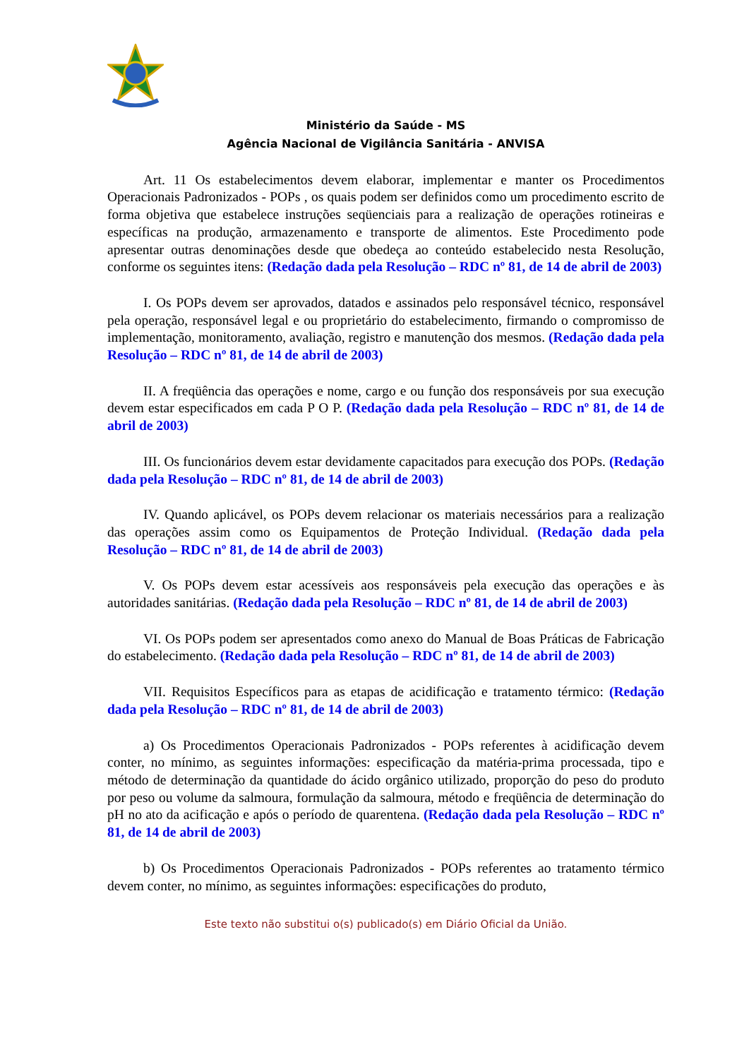Ministério da Saúde - MS
Agência Nacional de Vigilância Sanitária - ANVISA
Art. 11 Os estabelecimentos devem elaborar, implementar e manter os Procedimentos Operacionais Padronizados - POPs , os quais podem ser definidos como um procedimento escrito de forma objetiva que estabelece instruções seqüenciais para a realização de operações rotineiras e específicas na produção, armazenamento e transporte de alimentos. Este Procedimento pode apresentar outras denominações desde que obedeça ao conteúdo estabelecido nesta Resolução, conforme os seguintes itens: (Redação dada pela Resolução – RDC nº 81, de 14 de abril de 2003)
I. Os POPs devem ser aprovados, datados e assinados pelo responsável técnico, responsável pela operação, responsável legal e ou proprietário do estabelecimento, firmando o compromisso de implementação, monitoramento, avaliação, registro e manutenção dos mesmos. (Redação dada pela Resolução – RDC nº 81, de 14 de abril de 2003)
II. A freqüência das operações e nome, cargo e ou função dos responsáveis por sua execução devem estar especificados em cada P O P. (Redação dada pela Resolução – RDC nº 81, de 14 de abril de 2003)
III. Os funcionários devem estar devidamente capacitados para execução dos POPs. (Redação dada pela Resolução – RDC nº 81, de 14 de abril de 2003)
IV. Quando aplicável, os POPs devem relacionar os materiais necessários para a realização das operações assim como os Equipamentos de Proteção Individual. (Redação dada pela Resolução – RDC nº 81, de 14 de abril de 2003)
V. Os POPs devem estar acessíveis aos responsáveis pela execução das operações e às autoridades sanitárias. (Redação dada pela Resolução – RDC nº 81, de 14 de abril de 2003)
VI. Os POPs podem ser apresentados como anexo do Manual de Boas Práticas de Fabricação do estabelecimento. (Redação dada pela Resolução – RDC nº 81, de 14 de abril de 2003)
VII. Requisitos Específicos para as etapas de acidificação e tratamento térmico: (Redação dada pela Resolução – RDC nº 81, de 14 de abril de 2003)
a) Os Procedimentos Operacionais Padronizados - POPs referentes à acidificação devem conter, no mínimo, as seguintes informações: especificação da matéria-prima processada, tipo e método de determinação da quantidade do ácido orgânico utilizado, proporção do peso do produto por peso ou volume da salmoura, formulação da salmoura, método e freqüência de determinação do pH no ato da acificação e após o período de quarentena. (Redação dada pela Resolução – RDC nº 81, de 14 de abril de 2003)
b) Os Procedimentos Operacionais Padronizados - POPs referentes ao tratamento térmico devem conter, no mínimo, as seguintes informações: especificações do produto,
Este texto não substitui o(s) publicado(s) em Diário Oficial da União.